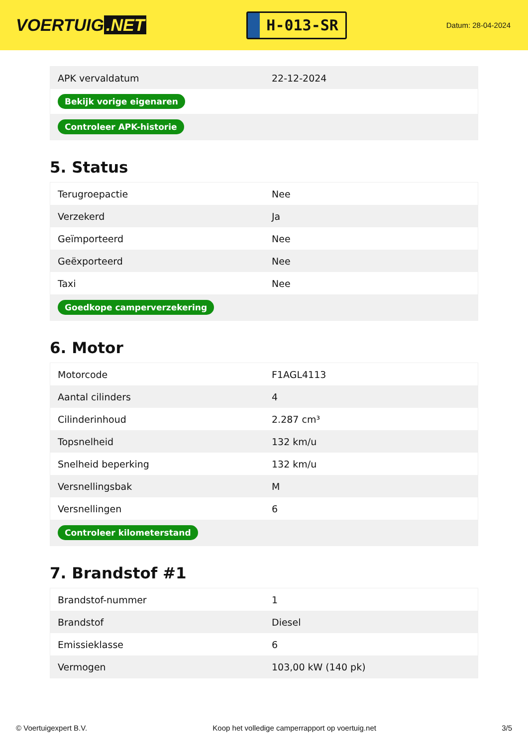VOERTUIG.NET
H-013-SR
Datum: 28-04-2024
| APK vervaldatum | 22-12-2024 |
| Bekijk vorige eigenaren | |
| Controleer APK-historie | |
5. Status
| Terugroepactie | Nee |
| Verzekerd | Ja |
| Geïmporteerd | Nee |
| Geëxporteerd | Nee |
| Taxi | Nee |
| Goedkope camperverzekering | |
6. Motor
| Motorcode | F1AGL4113 |
| Aantal cilinders | 4 |
| Cilinderinhoud | 2.287 cm³ |
| Topsnelheid | 132 km/u |
| Snelheid beperking | 132 km/u |
| Versnellingsbak | M |
| Versnellingen | 6 |
| Controleer kilometerstand | |
7. Brandstof #1
| Brandstof-nummer | 1 |
| Brandstof | Diesel |
| Emissieklasse | 6 |
| Vermogen | 103,00 kW (140 pk) |
© Voertuigexpert B.V. Koop het volledige camperrapport op voertuig.net 3/5